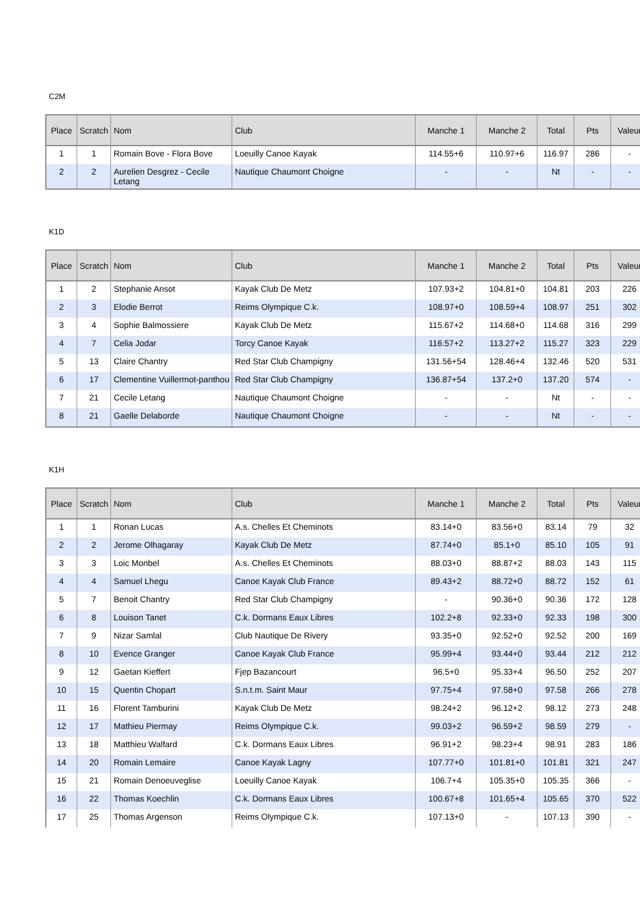C2M
| Place | Scratch | Nom | Club | Manche 1 | Manche 2 | Total | Pts | Valeur |
| --- | --- | --- | --- | --- | --- | --- | --- | --- |
| 1 | 1 | Romain Bove - Flora Bove | Loeuilly Canoe Kayak | 114.55+6 | 110.97+6 | 116.97 | 286 | - |
| 2 | 2 | Aurelien Desgrez - Cecile Letang | Nautique Chaumont Choigne | - | - | Nt | - | - |
K1D
| Place | Scratch | Nom | Club | Manche 1 | Manche 2 | Total | Pts | Valeur |
| --- | --- | --- | --- | --- | --- | --- | --- | --- |
| 1 | 2 | Stephanie Ansot | Kayak Club De Metz | 107.93+2 | 104.81+0 | 104.81 | 203 | 226 |
| 2 | 3 | Elodie Berrot | Reims Olympique C.k. | 108.97+0 | 108.59+4 | 108.97 | 251 | 302 |
| 3 | 4 | Sophie Balmossiere | Kayak Club De Metz | 115.67+2 | 114.68+0 | 114.68 | 316 | 299 |
| 4 | 7 | Celia Jodar | Torcy Canoe Kayak | 116.57+2 | 113.27+2 | 115.27 | 323 | 229 |
| 5 | 13 | Claire Chantry | Red Star Club Champigny | 131.56+54 | 128.46+4 | 132.46 | 520 | 531 |
| 6 | 17 | Clementine Vuillermot-panthou | Red Star Club Champigny | 136.87+54 | 137.2+0 | 137.20 | 574 | - |
| 7 | 21 | Cecile Letang | Nautique Chaumont Choigne | - | - | Nt | - | - |
| 8 | 21 | Gaelle Delaborde | Nautique Chaumont Choigne | - | - | Nt | - | - |
K1H
| Place | Scratch | Nom | Club | Manche 1 | Manche 2 | Total | Pts | Valeur |
| --- | --- | --- | --- | --- | --- | --- | --- | --- |
| 1 | 1 | Ronan Lucas | A.s. Chelles Et Cheminots | 83.14+0 | 83.56+0 | 83.14 | 79 | 32 |
| 2 | 2 | Jerome Olhagaray | Kayak Club De Metz | 87.74+0 | 85.1+0 | 85.10 | 105 | 91 |
| 3 | 3 | Loic Monbel | A.s. Chelles Et Cheminots | 88.03+0 | 88.87+2 | 88.03 | 143 | 115 |
| 4 | 4 | Samuel Lhegu | Canoe Kayak Club France | 89.43+2 | 88.72+0 | 88.72 | 152 | 61 |
| 5 | 7 | Benoit Chantry | Red Star Club Champigny | - | 90.36+0 | 90.36 | 172 | 128 |
| 6 | 8 | Louison Tanet | C.k. Dormans Eaux Libres | 102.2+8 | 92.33+0 | 92.33 | 198 | 300 |
| 7 | 9 | Nizar Samlal | Club Nautique De Rivery | 93.35+0 | 92.52+0 | 92.52 | 200 | 169 |
| 8 | 10 | Evence Granger | Canoe Kayak Club France | 95.99+4 | 93.44+0 | 93.44 | 212 | 212 |
| 9 | 12 | Gaetan Kieffert | Fjep Bazancourt | 96.5+0 | 95.33+4 | 96.50 | 252 | 207 |
| 10 | 15 | Quentin Chopart | S.n.t.m. Saint Maur | 97.75+4 | 97.58+0 | 97.58 | 266 | 278 |
| 11 | 16 | Florent Tamburini | Kayak Club De Metz | 98.24+2 | 96.12+2 | 98.12 | 273 | 248 |
| 12 | 17 | Mathieu Piermay | Reims Olympique C.k. | 99.03+2 | 96.59+2 | 98.59 | 279 | - |
| 13 | 18 | Matthieu Walfard | C.k. Dormans Eaux Libres | 96.91+2 | 98.23+4 | 98.91 | 283 | 186 |
| 14 | 20 | Romain Lemaire | Canoe Kayak Lagny | 107.77+0 | 101.81+0 | 101.81 | 321 | 247 |
| 15 | 21 | Romain Denoeuveglise | Loeuilly Canoe Kayak | 106.7+4 | 105.35+0 | 105.35 | 366 | - |
| 16 | 22 | Thomas Koechlin | C.k. Dormans Eaux Libres | 100.67+8 | 101.65+4 | 105.65 | 370 | 522 |
| 17 | 25 | Thomas Argenson | Reims Olympique C.k. | 107.13+0 | - | 107.13 | 390 | - |